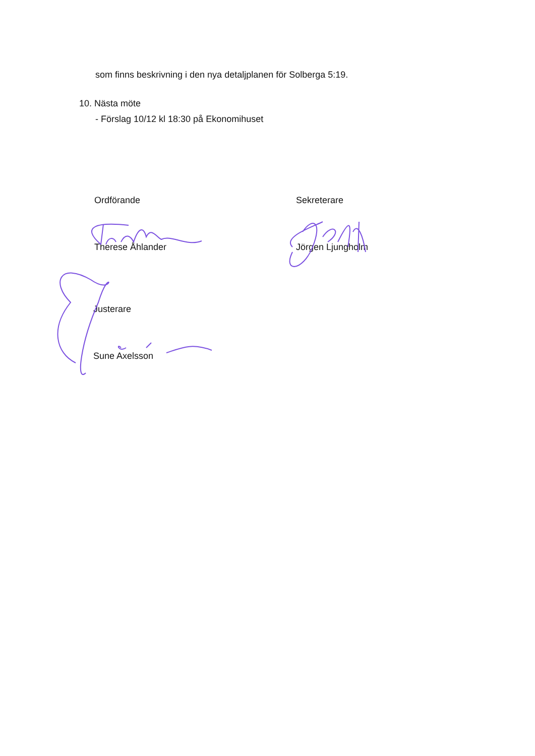som finns beskrivning i den nya detaljplanen för Solberga 5:19.
10. Nästa möte
- Förslag 10/12 kl 18:30 på Ekonomihuset
Ordförande
Therese Åhlander
Sekreterare
Jörgen Ljungholm
Justerare
Sune Axelsson